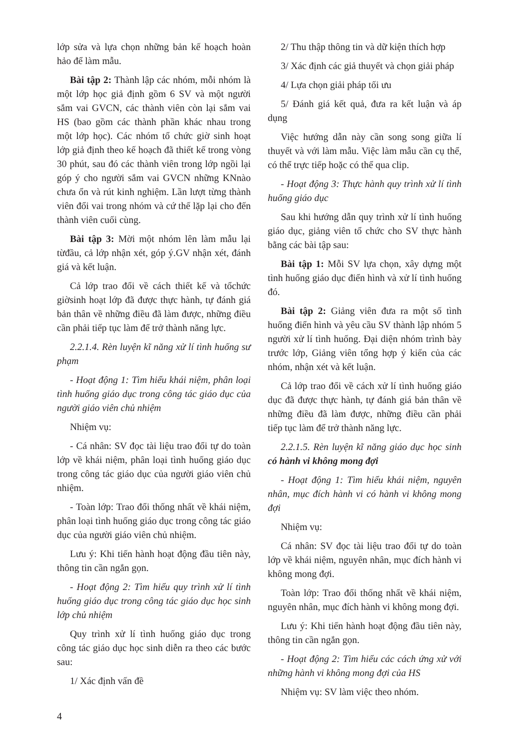lớp sửa và lựa chọn những bản kế hoạch hoàn hảo để làm mẫu.
Bài tập 2: Thành lập các nhóm, mỗi nhóm là một lớp học giả định gồm 6 SV và một người sắm vai GVCN, các thành viên còn lại sắm vai HS (bao gồm các thành phần khác nhau trong một lớp học). Các nhóm tổ chức giờ sinh hoạt lớp giả định theo kế hoạch đã thiết kế trong vòng 30 phút, sau đó các thành viên trong lớp ngồi lại góp ý cho người sắm vai GVCN những KNnào chưa ổn và rút kinh nghiệm. Lần lượt từng thành viên đổi vai trong nhóm và cứ thế lặp lại cho đến thành viên cuối cùng.
Bài tập 3: Mời một nhóm lên làm mẫu lại từđầu, cả lớp nhận xét, góp ý.GV nhận xét, đánh giá và kết luận.
Cả lớp trao đổi về cách thiết kế và tổchức giờsinh hoạt lớp đã được thực hành, tự đánh giá bản thân về những điều đã làm được, những điều cần phải tiếp tục làm để trở thành năng lực.
2.2.1.4. Rèn luyện kĩ năng xử lí tình huống sư phạm
- Hoạt động 1: Tìm hiểu khái niệm, phân loại tình huống giáo dục trong công tác giáo dục của người giáo viên chủ nhiệm
Nhiệm vụ:
- Cá nhân: SV đọc tài liệu trao đổi tự do toàn lớp về khái niệm, phân loại tình huống giáo dục trong công tác giáo dục của người giáo viên chủ nhiệm.
- Toàn lớp: Trao đổi thống nhất về khái niệm, phân loại tình huống giáo dục trong công tác giáo dục của người giáo viên chủ nhiệm.
Lưu ý: Khi tiến hành hoạt động đầu tiên này, thông tin cần ngắn gọn.
- Hoạt động 2: Tìm hiểu quy trình xử lí tình huống giáo dục trong công tác giáo dục học sinh lớp chủ nhiệm
Quy trình xử lí tình huống giáo dục trong công tác giáo dục học sinh diễn ra theo các bước sau:
1/ Xác định vấn đề
2/ Thu thập thông tin và dữ kiện thích hợp
3/ Xác định các giả thuyết và chọn giải pháp
4/ Lựa chọn giải pháp tối ưu
5/ Đánh giá kết quả, đưa ra kết luận và áp dụng
Việc hướng dẫn này cần song song giữa lí thuyết và với làm mẫu. Việc làm mẫu cần cụ thể, có thể trực tiếp hoặc có thể qua clip.
- Hoạt động 3: Thực hành quy trình xử lí tình huống giáo dục
Sau khi hướng dẫn quy trình xử lí tình huống giáo dục, giảng viên tổ chức cho SV thực hành bằng các bài tập sau:
Bài tập 1: Mỗi SV lựa chọn, xây dựng một tình huống giáo dục điển hình và xử lí tình huống đó.
Bài tập 2: Giảng viên đưa ra một số tình huống điển hình và yêu cầu SV thành lập nhóm 5 người xử lí tình huống. Đại diện nhóm trình bày trước lớp, Giảng viên tổng hợp ý kiến của các nhóm, nhận xét và kết luận.
Cả lớp trao đổi về cách xử lí tình huống giáo dục đã được thực hành, tự đánh giá bản thân về những điều đã làm được, những điều cần phải tiếp tục làm để trở thành năng lực.
2.2.1.5. Rèn luyện kĩ năng giáo dục học sinh có hành vi không mong đợi
- Hoạt động 1: Tìm hiểu khái niệm, nguyên nhân, mục đích hành vi có hành vi không mong đợi
Nhiệm vụ:
Cá nhân: SV đọc tài liệu trao đổi tự do toàn lớp về khái niệm, nguyên nhân, mục đích hành vi không mong đợi.
Toàn lớp: Trao đổi thống nhất về khái niệm, nguyên nhân, mục đích hành vi không mong đợi.
Lưu ý: Khi tiến hành hoạt động đầu tiên này, thông tin cần ngắn gọn.
- Hoạt động 2: Tìm hiểu các cách ứng xử với những hành vi không mong đợi của HS
Nhiệm vụ: SV làm việc theo nhóm.
4